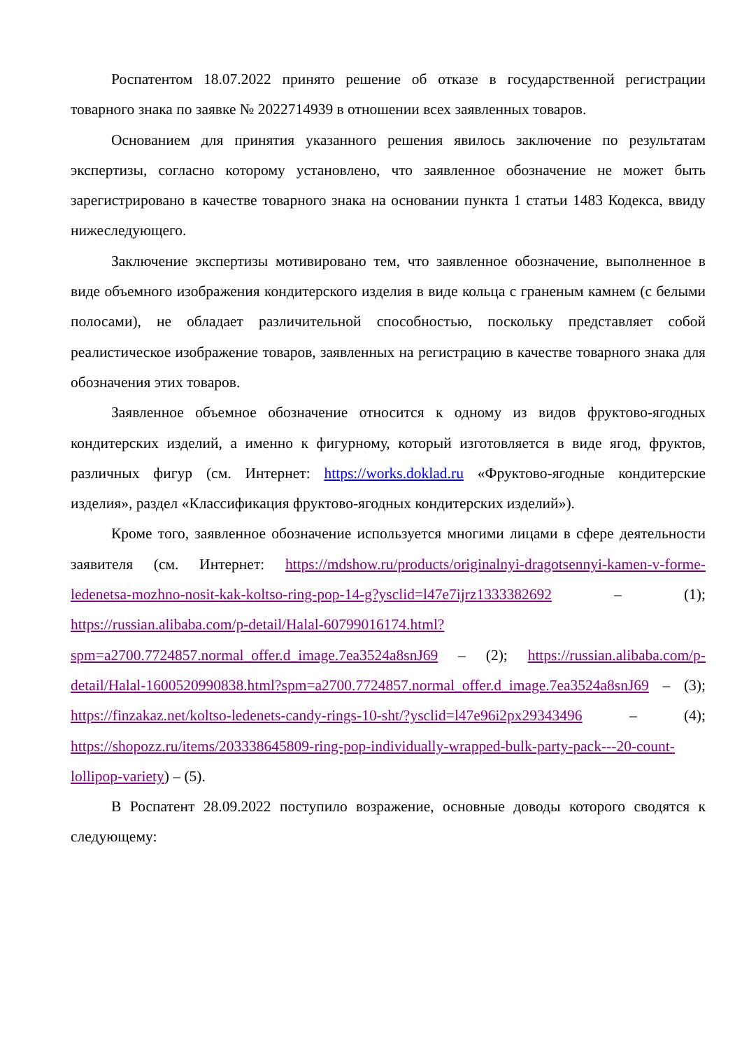Роспатентом 18.07.2022 принято решение об отказе в государственной регистрации товарного знака по заявке № 2022714939 в отношении всех заявленных товаров.
Основанием для принятия указанного решения явилось заключение по результатам экспертизы, согласно которому установлено, что заявленное обозначение не может быть зарегистрировано в качестве товарного знака на основании пункта 1 статьи 1483 Кодекса, ввиду нижеследующего.
Заключение экспертизы мотивировано тем, что заявленное обозначение, выполненное в виде объемного изображения кондитерского изделия в виде кольца с граненым камнем (с белыми полосами), не обладает различительной способностью, поскольку представляет собой реалистическое изображение товаров, заявленных на регистрацию в качестве товарного знака для обозначения этих товаров.
Заявленное объемное обозначение относится к одному из видов фруктово-ягодных кондитерских изделий, а именно к фигурному, который изготовляется в виде ягод, фруктов, различных фигур (см. Интернет: https://works.doklad.ru «Фруктово-ягодные кондитерские изделия», раздел «Классификация фруктово-ягодных кондитерских изделий»).
Кроме того, заявленное обозначение используется многими лицами в сфере деятельности заявителя (см. Интернет: https://mdshow.ru/products/originalnyi-dragotsennyi-kamen-v-forme-ledenetsa-mozhno-nosit-kak-koltso-ring-pop-14-g?ysclid=l47e7ijrz1333382692 – (1); https://russian.alibaba.com/p-detail/Halal-60799016174.html?spm=a2700.7724857.normal_offer.d_image.7ea3524a8snJ69 – (2); https://russian.alibaba.com/p-detail/Halal-1600520990838.html?spm=a2700.7724857.normal_offer.d_image.7ea3524a8snJ69 – (3); https://finzakaz.net/koltso-ledenets-candy-rings-10-sht/?ysclid=l47e96i2px29343496 – (4); https://shopozz.ru/items/203338645809-ring-pop-individually-wrapped-bulk-party-pack---20-count-lollipop-variety) – (5).
В Роспатент 28.09.2022 поступило возражение, основные доводы которого сводятся к следующему: